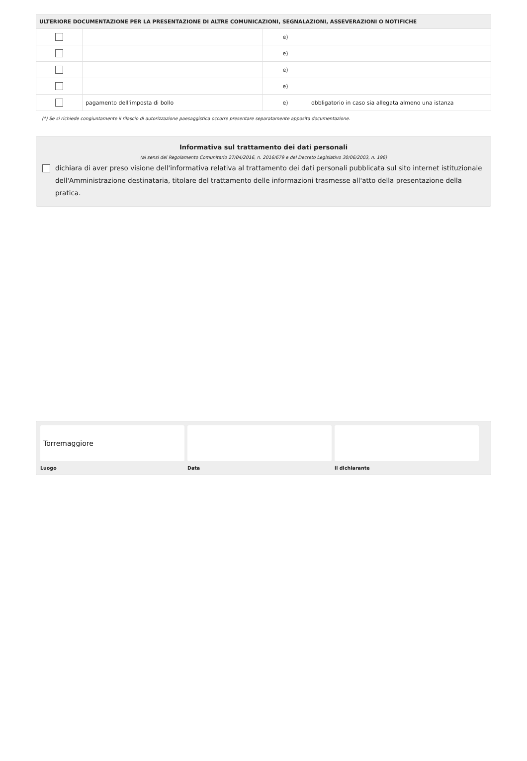| ULTERIORE DOCUMENTAZIONE PER LA PRESENTAZIONE DI ALTRE COMUNICAZIONI, SEGNALAZIONI, ASSEVERAZIONI O NOTIFICHE | | | |
| --- | --- | --- | --- |
| | | e) | |
| | | e) | |
| | | e) | |
| | | e) | |
| | pagamento dell'imposta di bollo | e) | obbligatorio in caso sia allegata almeno una istanza |
(*) Se si richiede congiuntamente il rilascio di autorizzazione paesaggistica occorre presentare separatamente apposita documentazione.
Informativa sul trattamento dei dati personali
(ai sensi del Regolamento Comunitario 27/04/2016, n. 2016/679 e del Decreto Legislativo 30/06/2003, n. 196)
dichiara di aver preso visione dell'informativa relativa al trattamento dei dati personali pubblicata sul sito internet istituzionale dell'Amministrazione destinataria, titolare del trattamento delle informazioni trasmesse all'atto della presentazione della pratica.
Torremaggiore
Luogo Data il dichiarante